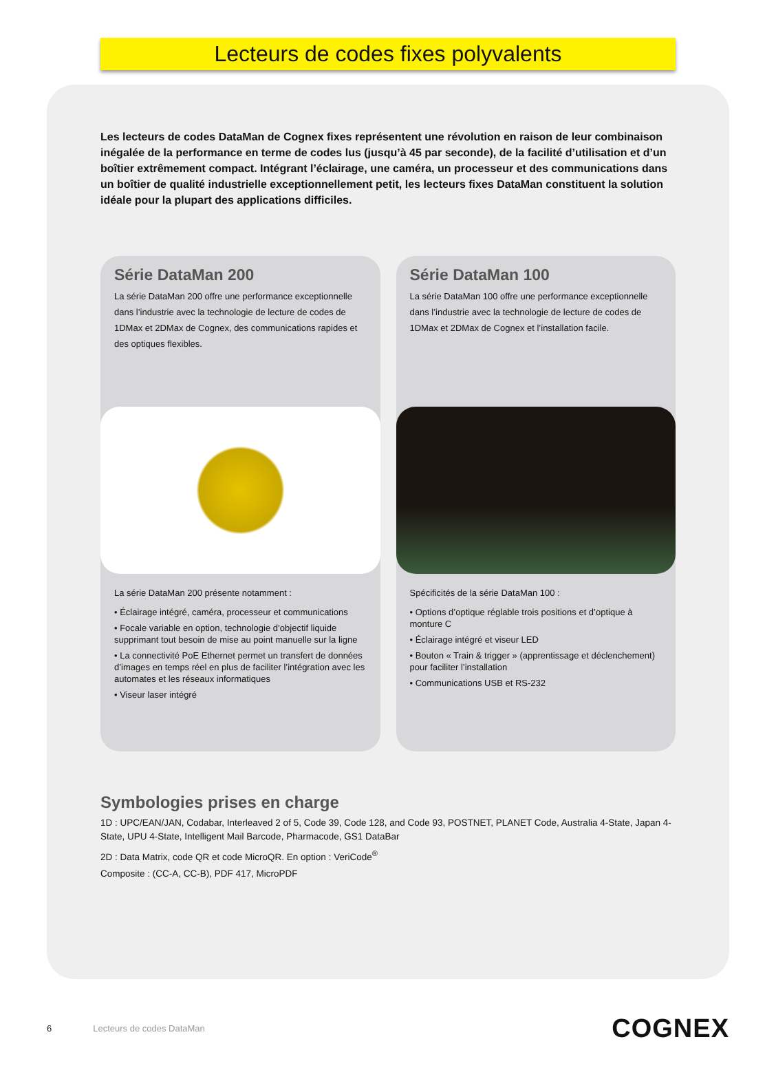Lecteurs de codes fixes polyvalents
Les lecteurs de codes DataMan de Cognex fixes représentent une révolution en raison de leur combinaison inégalée de la performance en terme de codes lus (jusqu’à 45 par seconde), de la facilité d’utilisation et d’un boîtier extrêmement compact. Intégrant l’éclairage, une caméra, un processeur et des communications dans un boîtier de qualité industrielle exceptionnellement petit, les lecteurs fixes DataMan constituent la solution idéale pour la plupart des applications difficiles.
Série DataMan 200
La série DataMan 200 offre une performance exceptionnelle dans l’industrie avec la technologie de lecture de codes de 1DMax et 2DMax de Cognex, des communications rapides et des optiques flexibles.
La série DataMan 200 présente notamment :
• Éclairage intégré, caméra, processeur et communications
• Focale variable en option, technologie d’objectif liquide supprimant tout besoin de mise au point manuelle sur la ligne
• La connectivité PoE Ethernet permet un transfert de données d’images en temps réel en plus de faciliter l’intégration avec les automates et les réseaux informatiques
• Viseur laser intégré
Série DataMan 100
La série DataMan 100 offre une performance exceptionnelle dans l’industrie avec la technologie de lecture de codes de 1DMax et 2DMax de Cognex et l’installation facile.
Spécificités de la série DataMan 100 :
• Options d’optique réglable trois positions et d’optique à monture C
• Éclairage intégré et viseur LED
• Bouton « Train & trigger » (apprentissage et déclenchement) pour faciliter l’installation
• Communications USB et RS-232
Symbologies prises en charge
1D : UPC/EAN/JAN, Codabar, Interleaved 2 of 5, Code 39, Code 128, and Code 93, POSTNET, PLANET Code, Australia 4-State, Japan 4-State, UPU 4-State, Intelligent Mail Barcode, Pharmacode, GS1 DataBar
2D : Data Matrix, code QR et code MicroQR. En option : VeriCode<sup>®</sup>
Composite : (CC-A, CC-B), PDF 417, MicroPDF
6 Lecteurs de codes DataMan COGNEX